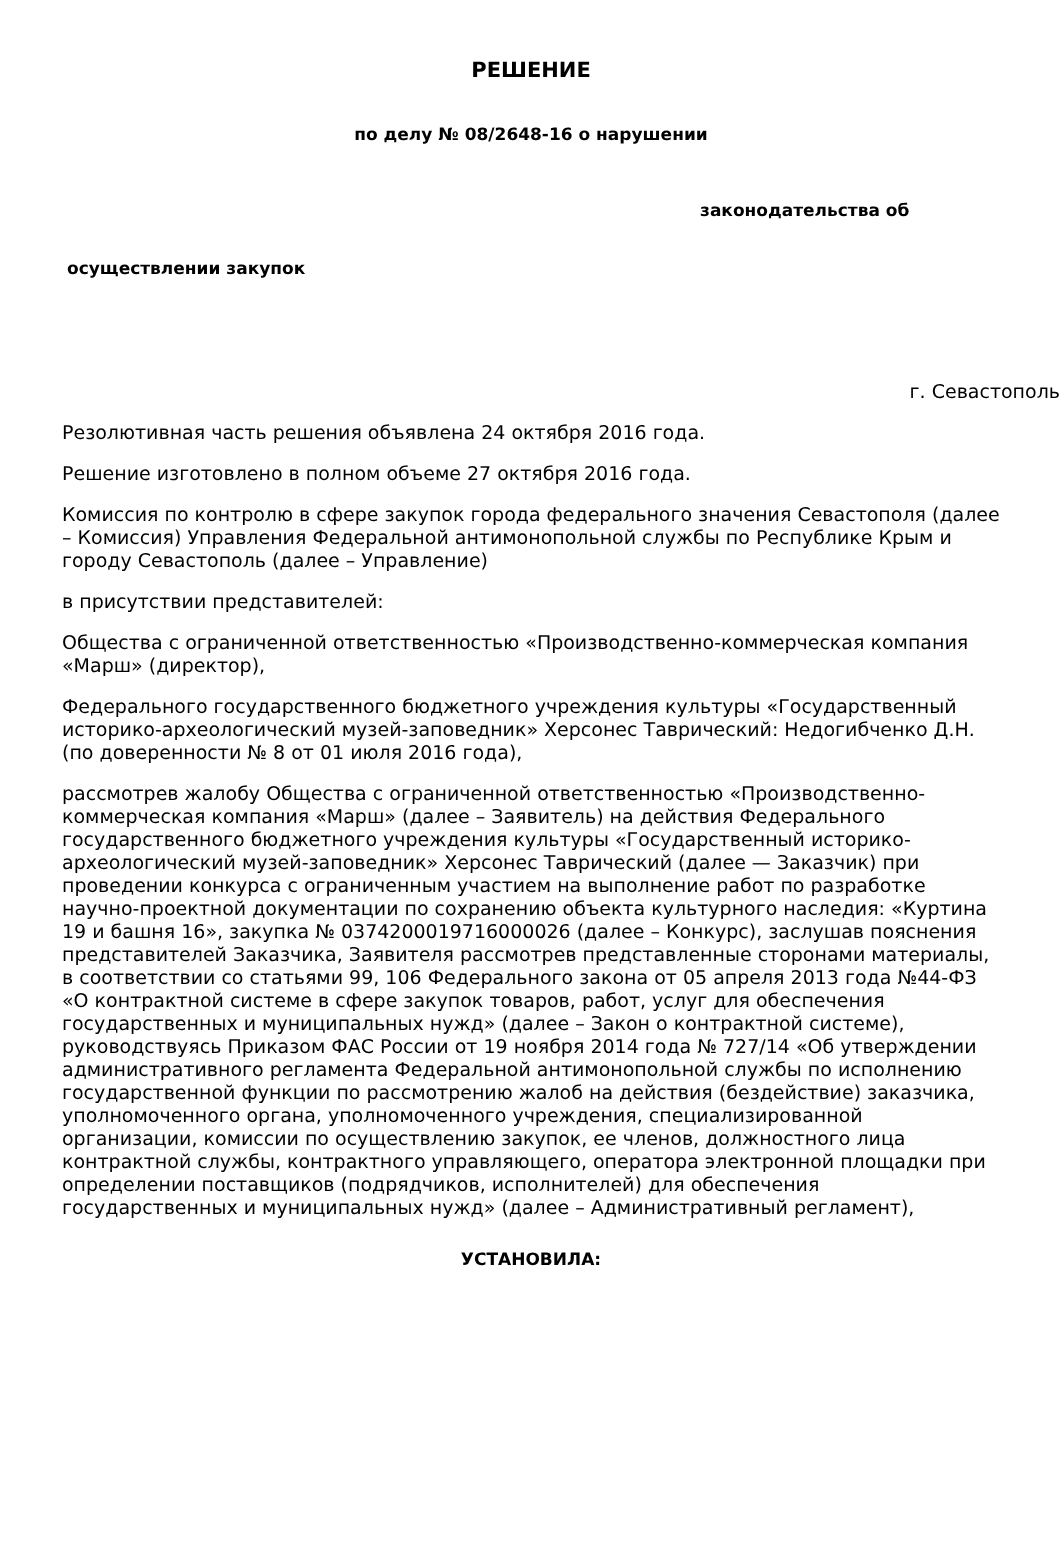РЕШЕНИЕ
по делу № 08/2648-16 о нарушении
законодательства об
осуществлении закупок
г. Севастополь
Резолютивная часть решения объявлена 24 октября 2016 года.
Решение изготовлено в полном объеме 27 октября 2016 года.
Комиссия по контролю в сфере закупок города федерального значения Севастополя (далее – Комиссия) Управления Федеральной антимонопольной службы по Республике Крым и городу Севастополь (далее – Управление)
в присутствии представителей:
Общества с ограниченной ответственностью «Производственно-коммерческая компания «Марш» (директор),
Федерального государственного бюджетного учреждения культуры «Государственный историко-археологический музей-заповедник» Херсонес Таврический: Недогибченко Д.Н. (по доверенности № 8 от 01 июля 2016 года),
рассмотрев жалобу Общества с ограниченной ответственностью «Производственно-коммерческая компания «Марш» (далее – Заявитель) на действия Федерального государственного бюджетного учреждения культуры «Государственный историко-археологический музей-заповедник» Херсонес Таврический (далее — Заказчик) при проведении конкурса с ограниченным участием на выполнение работ по разработке научно-проектной документации по сохранению объекта культурного наследия: «Куртина 19 и башня 16», закупка № 0374200019716000026 (далее – Конкурс), заслушав пояснения представителей Заказчика, Заявителя рассмотрев представленные сторонами материалы, в соответствии со статьями 99, 106 Федерального закона от 05 апреля 2013 года №44-ФЗ «О контрактной системе в сфере закупок товаров, работ, услуг для обеспечения государственных и муниципальных нужд» (далее – Закон о контрактной системе), руководствуясь Приказом ФАС России от 19 ноября 2014 года № 727/14 «Об утверждении административного регламента Федеральной антимонопольной службы по исполнению государственной функции по рассмотрению жалоб на действия (бездействие) заказчика, уполномоченного органа, уполномоченного учреждения, специализированной организации, комиссии по осуществлению закупок, ее членов, должностного лица контрактной службы, контрактного управляющего, оператора электронной площадки при определении поставщиков (подрядчиков, исполнителей) для обеспечения государственных и муниципальных нужд» (далее – Административный регламент),
УСТАНОВИЛА: